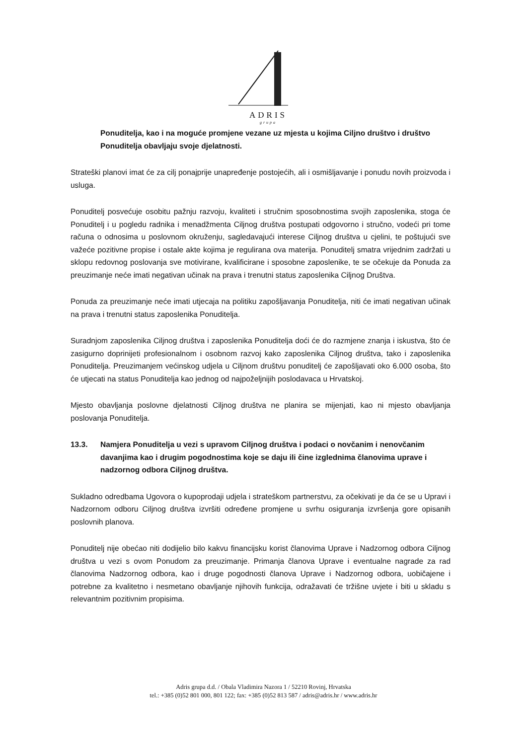ADRIS
grupa
Ponuditelja, kao i na moguće promjene vezane uz mjesta u kojima Ciljno društvo i društvo Ponuditelja obavljaju svoje djelatnosti.
Strateški planovi imat će za cilj ponajprije unapređenje postojećih, ali i osmišljavanje i ponudu novih proizvoda i usluga.
Ponuditelj posvećuje osobitu pažnju razvoju, kvaliteti i stručnim sposobnostima svojih zaposlenika, stoga će Ponuditelj i u pogledu radnika i menadžmenta Ciljnog društva postupati odgovorno i stručno, vodeći pri tome računa o odnosima u poslovnom okruženju, sagledavajući interese Ciljnog društva u cjelini, te poštujući sve važeće pozitivne propise i ostale akte kojima je regulirana ova materija. Ponuditelj smatra vrijednim zadržati u sklopu redovnog poslovanja sve motivirane, kvalificirane i sposobne zaposlenike, te se očekuje da Ponuda za preuzimanje neće imati negativan učinak na prava i trenutni status zaposlenika Ciljnog Društva.
Ponuda za preuzimanje neće imati utjecaja na politiku zapošljavanja Ponuditelja, niti će imati negativan učinak na prava i trenutni status zaposlenika Ponuditelja.
Suradnjom zaposlenika Ciljnog društva i zaposlenika Ponuditelja doći će do razmjene znanja i iskustva, što će zasigurno doprinijeti profesionalnom i osobnom razvoj kako zaposlenika Ciljnog društva, tako i zaposlenika Ponuditelja. Preuzimanjem većinskog udjela u Ciljnom društvu ponuditelj će zapošljavati oko 6.000 osoba, što će utjecati na status Ponuditelja kao jednog od najpoželjnijih poslodavaca u Hrvatskoj.
Mjesto obavljanja poslovne djelatnosti Ciljnog društva ne planira se mijenjati, kao ni mjesto obavljanja poslovanja Ponuditelja.
13.3. Namjera Ponuditelja u vezi s upravom Ciljnog društva i podaci o novčanim i nenovčanim davanjima kao i drugim pogodnostima koje se daju ili čine izglednima članovima uprave i nadzornog odbora Ciljnog društva.
Sukladno odredbama Ugovora o kupoprodaji udjela i strateškom partnerstvu, za očekivati je da će se u Upravi i Nadzornom odboru Ciljnog društva izvršiti određene promjene u svrhu osiguranja izvršenja gore opisanih poslovnih planova.
Ponuditelj nije obećao niti dodijelio bilo kakvu financijsku korist članovima Uprave i Nadzornog odbora Ciljnog društva u vezi s ovom Ponudom za preuzimanje. Primanja članova Uprave i eventualne nagrade za rad članovima Nadzornog odbora, kao i druge pogodnosti članova Uprave i Nadzornog odbora, uobičajene i potrebne za kvalitetno i nesmetano obavljanje njihovih funkcija, odražavati će tržišne uvjete i biti u skladu s relevantnim pozitivnim propisima.
Adris grupa d.d. / Obala Vladimira Nazora 1 / 52210 Rovinj, Hrvatska
tel.: +385 (0)52 801 000, 801 122; fax: +385 (0)52 813 587 / adris@adris.hr / www.adris.hr